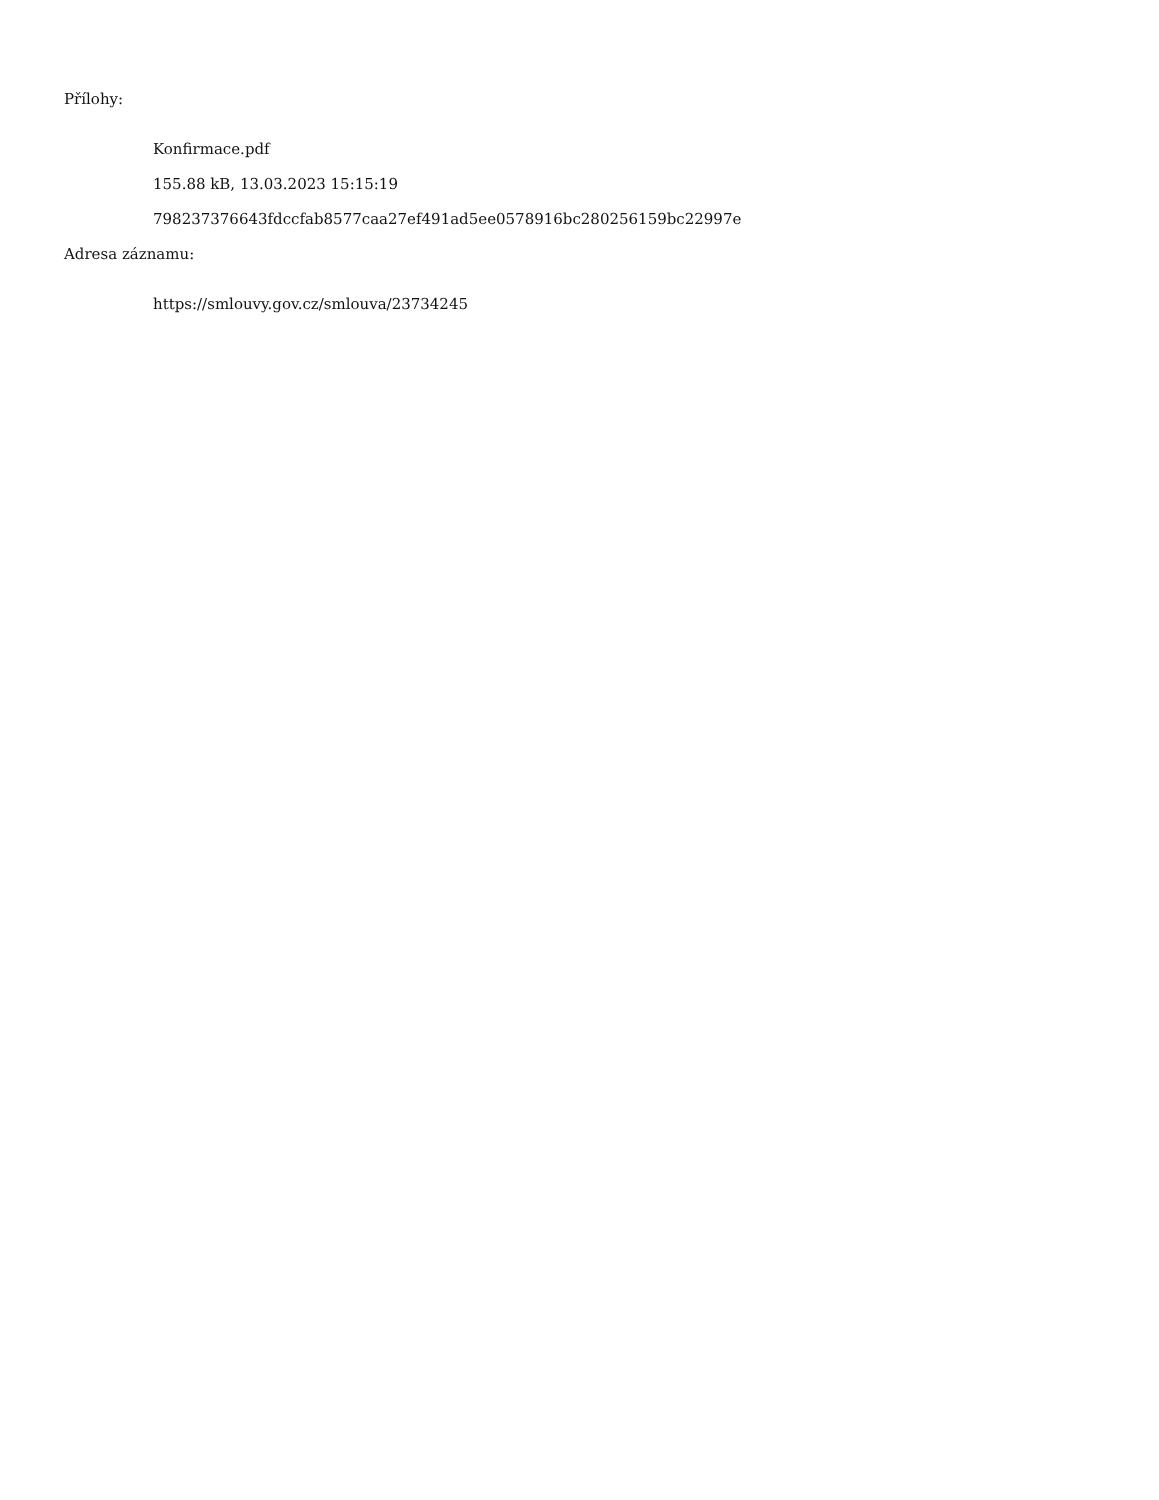Přílohy:
Konfirmace.pdf
155.88 kB, 13.03.2023 15:15:19
798237376643fdccfab8577caa27ef491ad5ee0578916bc280256159bc22997e
Adresa záznamu:
https://smlouvy.gov.cz/smlouva/23734245